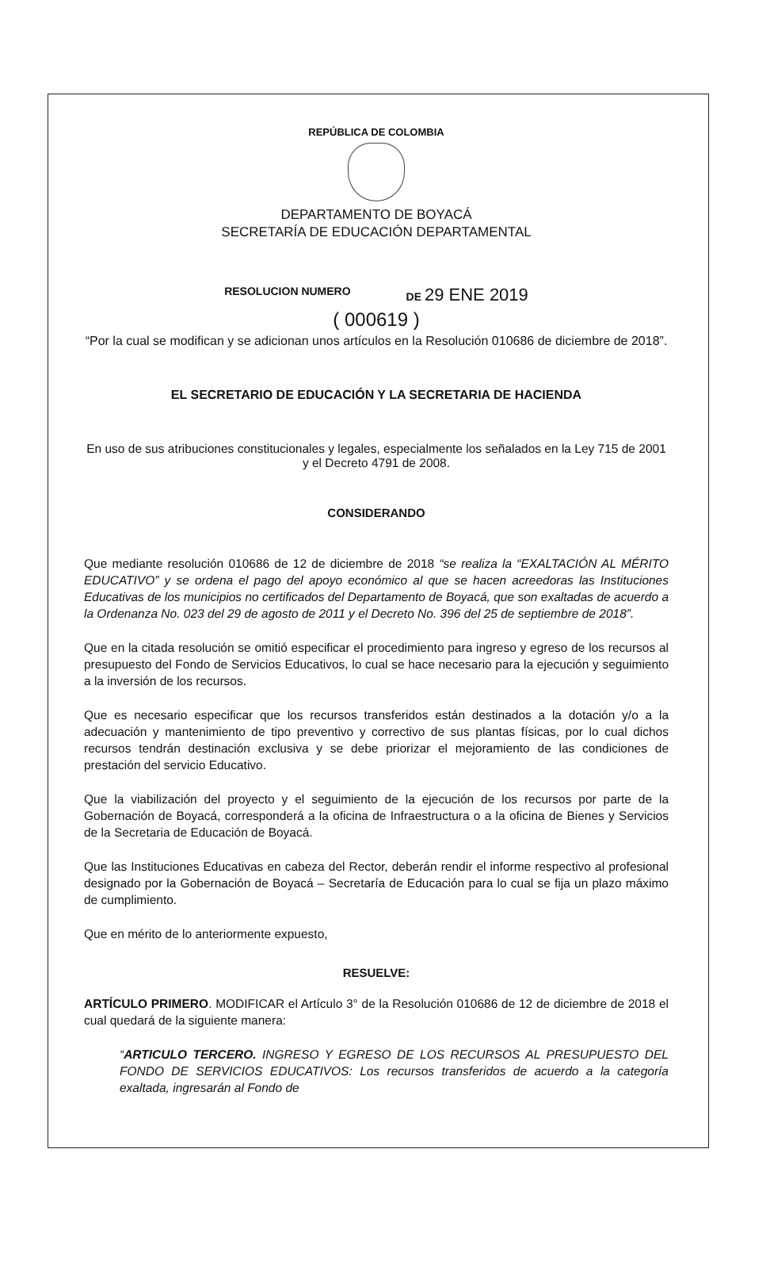REPÚBLICA DE COLOMBIA
DEPARTAMENTO DE BOYACÁ
SECRETARÍA DE EDUCACIÓN DEPARTAMENTAL
RESOLUCION NUMERO DE 29 ENE 2019
( 000619 )
“Por la cual se modifican y se adicionan unos artículos en la Resolución 010686 de diciembre de 2018”.
EL SECRETARIO DE EDUCACIÓN Y LA SECRETARIA DE HACIENDA
En uso de sus atribuciones constitucionales y legales, especialmente los señalados en la Ley 715 de 2001 y el Decreto 4791 de 2008.
CONSIDERANDO
Que mediante resolución 010686 de 12 de diciembre de 2018 “se realiza la “EXALTACIÓN AL MÉRITO EDUCATIVO” y se ordena el pago del apoyo económico al que se hacen acreedoras las Instituciones Educativas de los municipios no certificados del Departamento de Boyacá, que son exaltadas de acuerdo a la Ordenanza No. 023 del 29 de agosto de 2011 y el Decreto No. 396 del 25 de septiembre de 2018”.
Que en la citada resolución se omitió especificar el procedimiento para ingreso y egreso de los recursos al presupuesto del Fondo de Servicios Educativos, lo cual se hace necesario para la ejecución y seguimiento a la inversión de los recursos.
Que es necesario especificar que los recursos transferidos están destinados a la dotación y/o a la adecuación y mantenimiento de tipo preventivo y correctivo de sus plantas físicas, por lo cual dichos recursos tendrán destinación exclusiva y se debe priorizar el mejoramiento de las condiciones de prestación del servicio Educativo.
Que la viabilización del proyecto y el seguimiento de la ejecución de los recursos por parte de la Gobernación de Boyacá, corresponderá a la oficina de Infraestructura o a la oficina de Bienes y Servicios de la Secretaria de Educación de Boyacá.
Que las Instituciones Educativas en cabeza del Rector, deberán rendir el informe respectivo al profesional designado por la Gobernación de Boyacá – Secretaría de Educación para lo cual se fija un plazo máximo de cumplimiento.
Que en mérito de lo anteriormente expuesto,
RESUELVE:
ARTÍCULO PRIMERO. MODIFICAR el Artículo 3° de la Resolución 010686 de 12 de diciembre de 2018 el cual quedará de la siguiente manera:
“ARTICULO TERCERO. INGRESO Y EGRESO DE LOS RECURSOS AL PRESUPUESTO DEL FONDO DE SERVICIOS EDUCATIVOS: Los recursos transferidos de acuerdo a la categoría exaltada, ingresarán al Fondo de